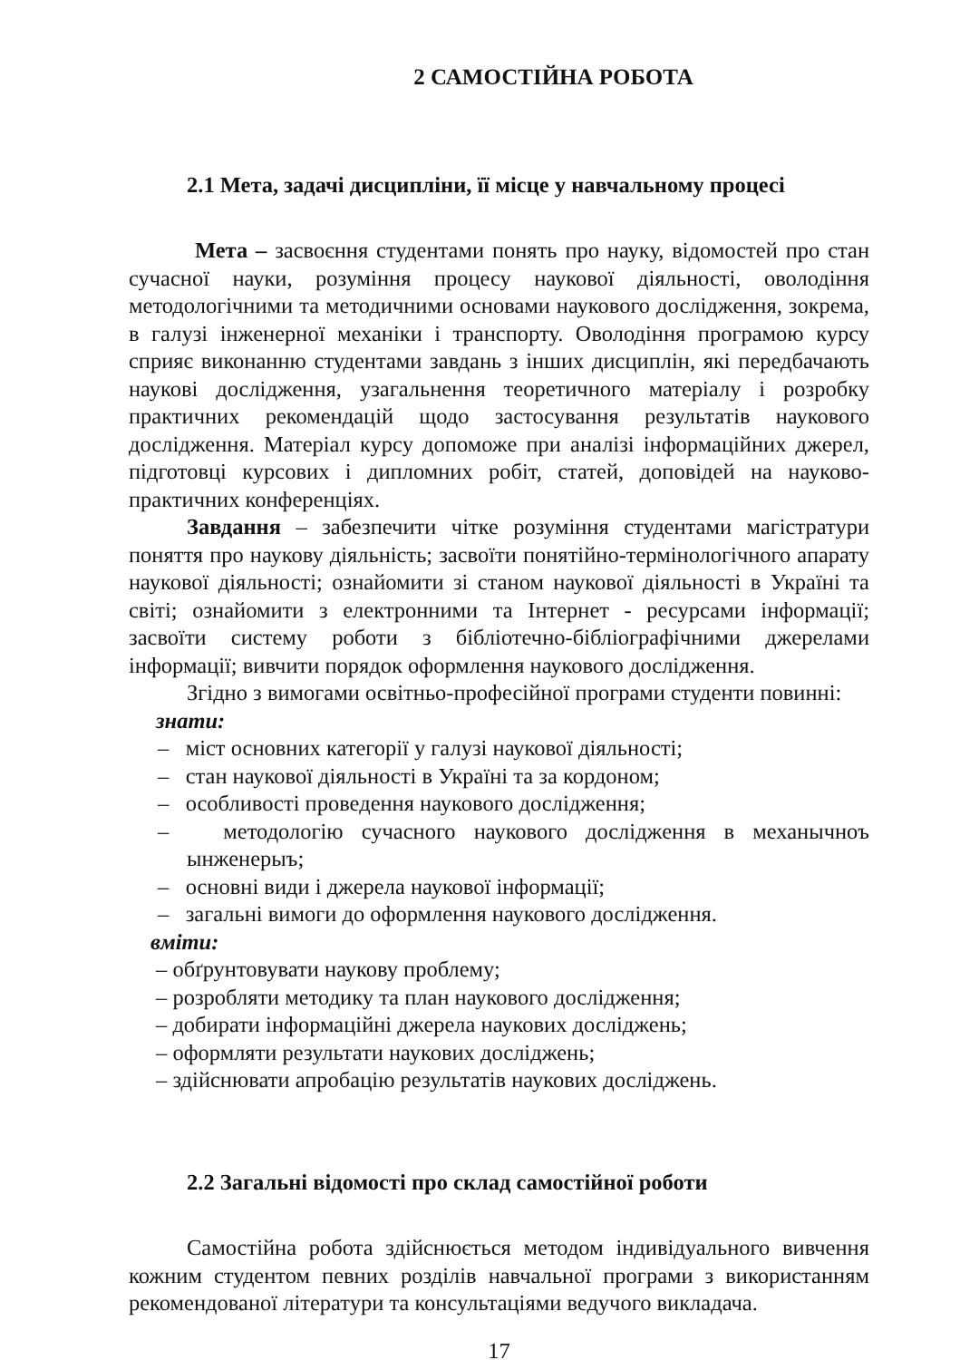2 САМОСТІЙНА РОБОТА
2.1 Мета, задачі дисципліни, її місце у навчальному процесі
Мета – засвоєння студентами понять про науку, відомостей про стан сучасної науки, розуміння процесу наукової діяльності, оволодіння методологічними та методичними основами наукового дослідження, зокрема, в галузі інженерної механіки і транспорту. Оволодіння програмою курсу сприяє виконанню студентами завдань з інших дисциплін, які передбачають наукові дослідження, узагальнення теоретичного матеріалу і розробку практичних рекомендацій щодо застосування результатів наукового дослідження. Матеріал курсу допоможе при аналізі інформаційних джерел, підготовці курсових і дипломних робіт, статей, доповідей на науково-практичних конференціях.
Завдання – забезпечити чітке розуміння студентами магістратури поняття про наукову діяльність; засвоїти понятійно-термінологічного апарату наукової діяльності; ознайомити зі станом наукової діяльності в Україні та світі; ознайомити з електронними та Інтернет - ресурсами інформації; засвоїти систему роботи з бібліотечно-бібліографічними джерелами інформації; вивчити порядок оформлення наукового дослідження.
Згідно з вимогами освітньо-професійної програми студенти повинні:
знати:
– міст основних категорії у галузі наукової діяльності;
– стан наукової діяльності в Україні та за кордоном;
– особливості проведення наукового дослідження;
– методологію сучасного наукового дослідження в механычноъ ынженерыъ;
– основні види і джерела наукової інформації;
– загальні вимоги до оформлення наукового дослідження.
вміти:
– обґрунтовувати наукову проблему;
– розробляти методику та план наукового дослідження;
– добирати інформаційні джерела наукових досліджень;
– оформляти результати наукових досліджень;
– здійснювати апробацію результатів наукових досліджень.
2.2 Загальні відомості про склад самостійної роботи
Самостійна робота здійснюється методом індивідуального вивчення кожним студентом певних розділів навчальної програми з використанням рекомендованої літератури та консультаціями ведучого викладача.
17